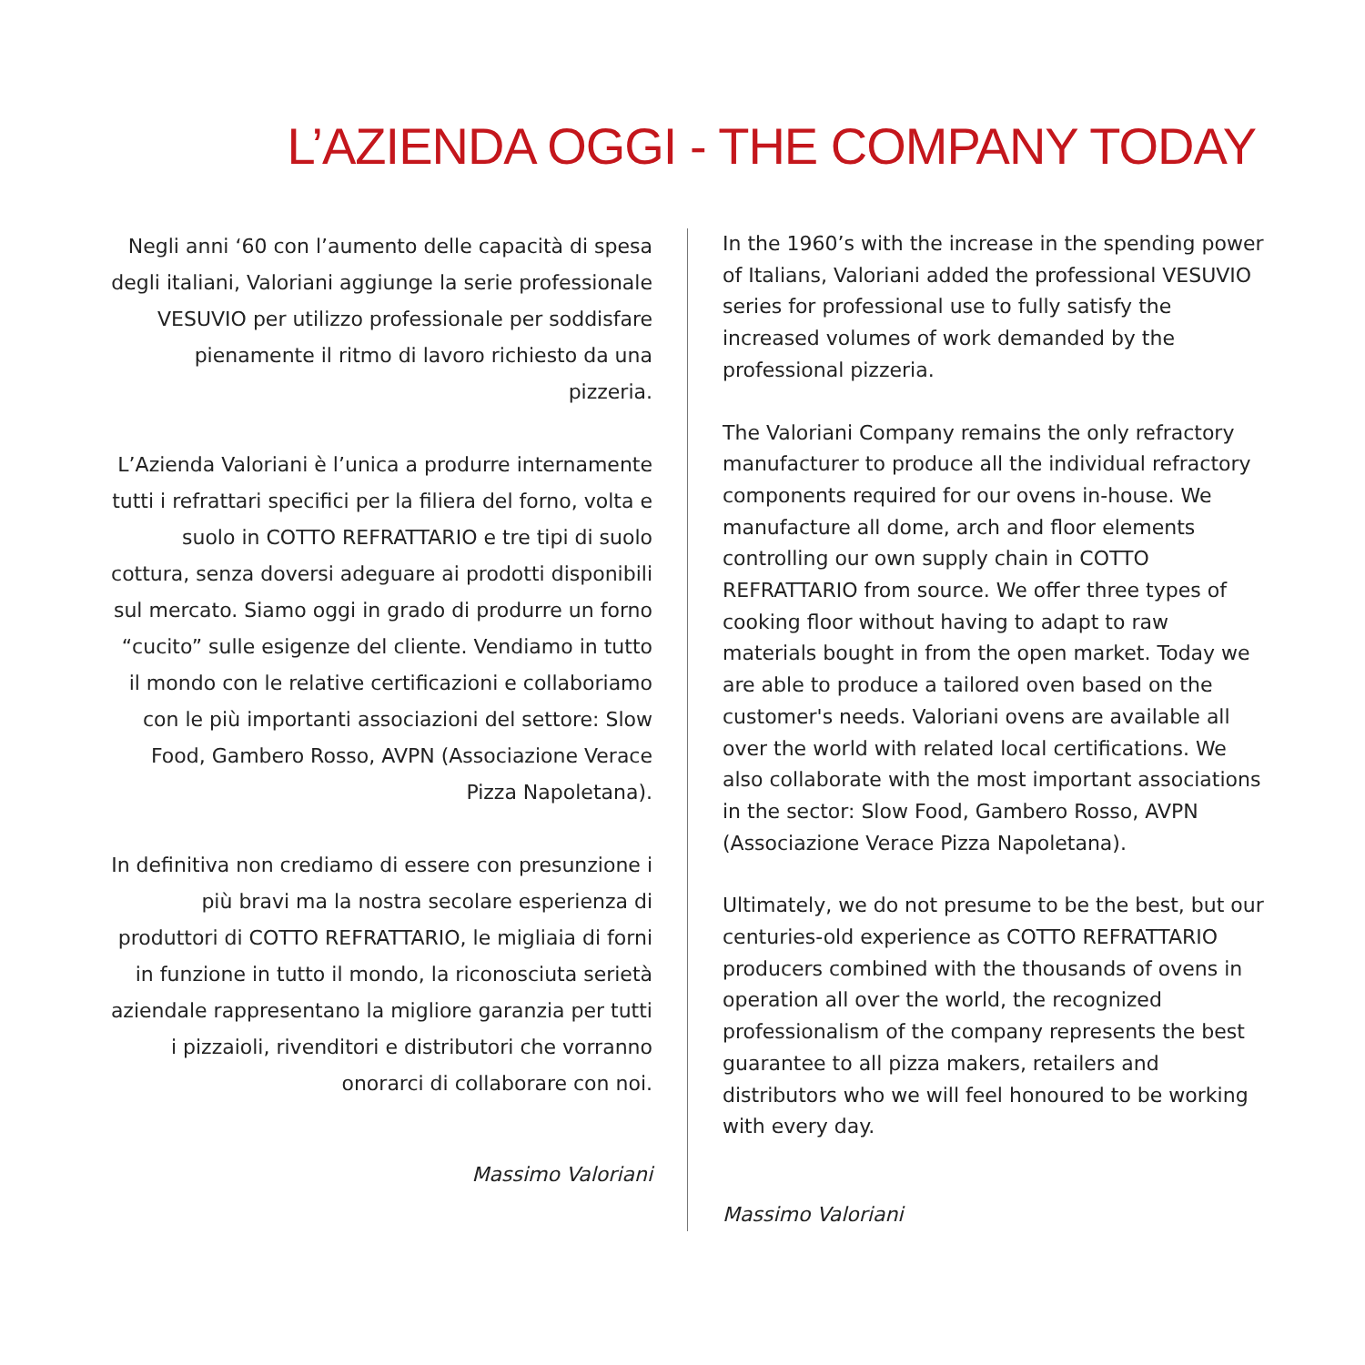L’AZIENDA OGGI - THE COMPANY TODAY
Negli anni ‘60 con l’aumento delle capacità di spesa degli italiani, Valoriani aggiunge la serie professionale VESUVIO per utilizzo professionale per soddisfare pienamente il ritmo di lavoro richiesto da una pizzeria.
L’Azienda Valoriani è l’unica a produrre internamente tutti i refrattari specifici per la filiera del forno, volta e suolo in COTTO REFRATTARIO e tre tipi di suolo cottura, senza doversi adeguare ai prodotti disponibili sul mercato. Siamo oggi in grado di produrre un forno “cucito” sulle esigenze del cliente. Vendiamo in tutto il mondo con le relative certificazioni e collaboriamo con le più importanti associazioni del settore: Slow Food, Gambero Rosso, AVPN (Associazione Verace Pizza Napoletana).
In definitiva non crediamo di essere con presunzione i più bravi ma la nostra secolare esperienza di produttori di COTTO REFRATTARIO, le migliaia di forni in funzione in tutto il mondo, la riconosciuta serietà aziendale rappresentano la migliore garanzia per tutti i pizzaioli, rivenditori e distributori che vorranno onorarci di collaborare con noi.
Massimo Valoriani
In the 1960’s with the increase in the spending power of Italians, Valoriani added the professional VESUVIO series for professional use to fully satisfy the increased volumes of work demanded by the professional pizzeria.
The Valoriani Company remains the only refractory manufacturer to produce all the individual refractory components required for our ovens in-house. We manufacture all dome, arch and floor elements controlling our own supply chain in COTTO REFRATTARIO from source. We offer three types of cooking floor without having to adapt to raw materials bought in from the open market. Today we are able to produce a tailored oven based on the customer's needs. Valoriani ovens are available all over the world with related local certifications. We also collaborate with the most important associations in the sector: Slow Food, Gambero Rosso, AVPN (Associazione Verace Pizza Napoletana).
Ultimately, we do not presume to be the best, but our centuries-old experience as COTTO REFRATTARIO producers combined with the thousands of ovens in operation all over the world, the recognized professionalism of the company represents the best guarantee to all pizza makers, retailers and distributors who we will feel honoured to be working with every day.
Massimo Valoriani